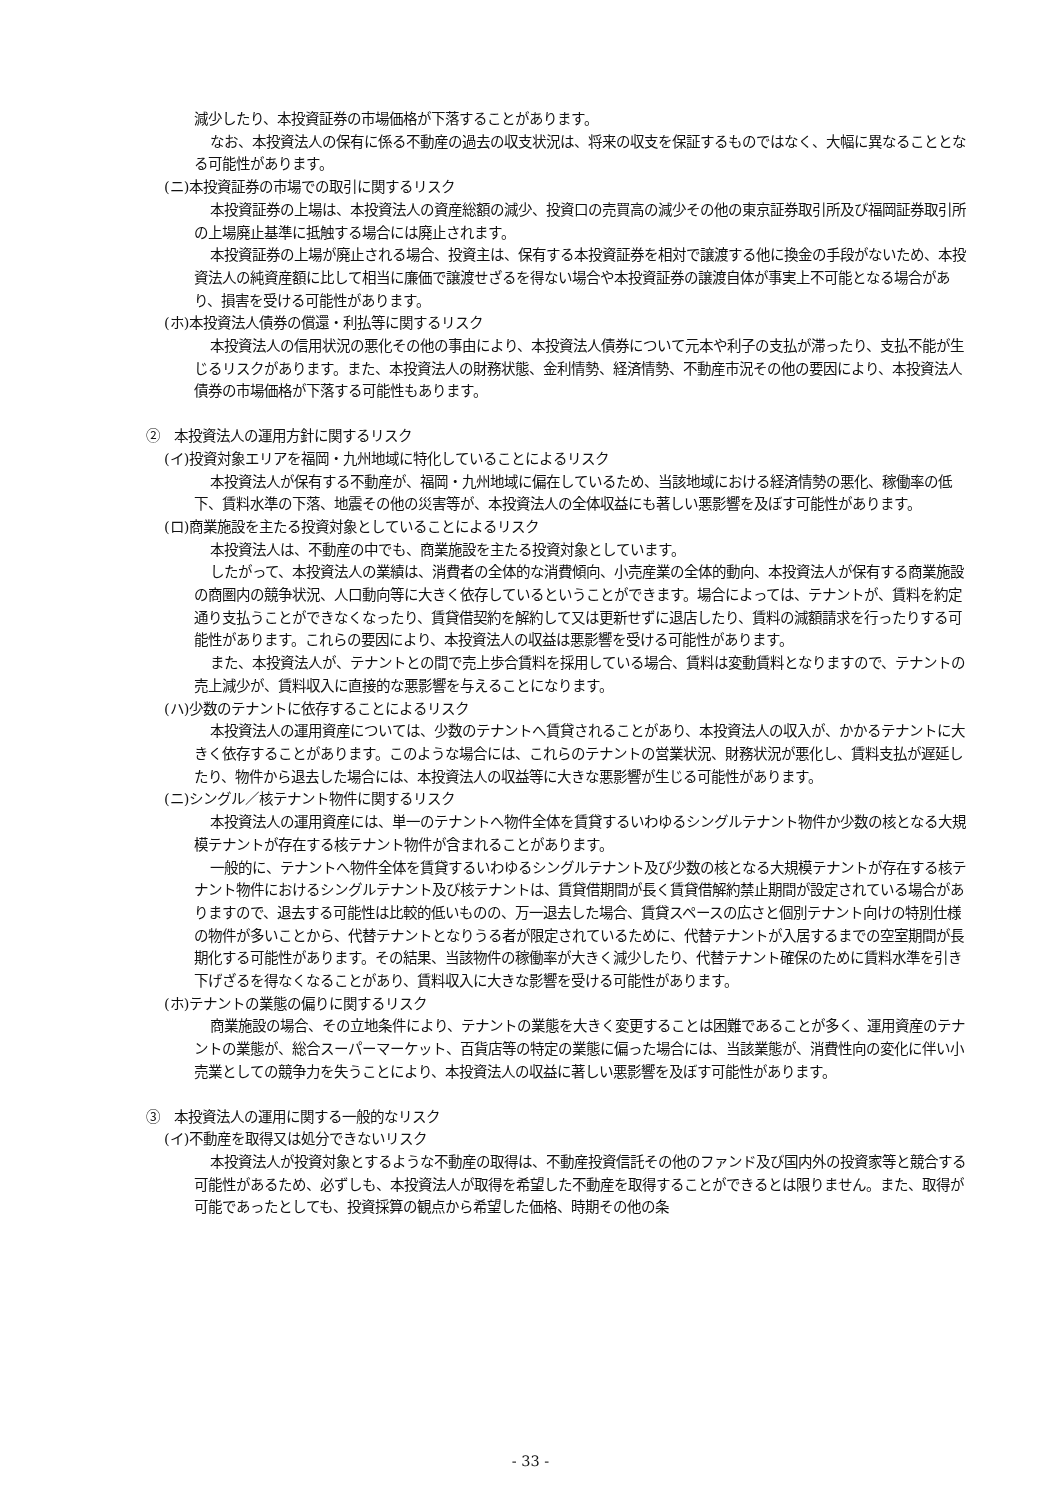減少したり、本投資証券の市場価格が下落することがあります。
なお、本投資法人の保有に係る不動産の過去の収支状況は、将来の収支を保証するものではなく、大幅に異なることとなる可能性があります。
(ニ)本投資証券の市場での取引に関するリスク
本投資証券の上場は、本投資法人の資産総額の減少、投資口の売買高の減少その他の東京証券取引所及び福岡証券取引所の上場廃止基準に抵触する場合には廃止されます。
本投資証券の上場が廃止される場合、投資主は、保有する本投資証券を相対で譲渡する他に換金の手段がないため、本投資法人の純資産額に比して相当に廉価で譲渡せざるを得ない場合や本投資証券の譲渡自体が事実上不可能となる場合があり、損害を受ける可能性があります。
(ホ)本投資法人債券の償還・利払等に関するリスク
本投資法人の信用状況の悪化その他の事由により、本投資法人債券について元本や利子の支払が滞ったり、支払不能が生じるリスクがあります。また、本投資法人の財務状態、金利情勢、経済情勢、不動産市況その他の要因により、本投資法人債券の市場価格が下落する可能性もあります。
②　本投資法人の運用方針に関するリスク
(イ)投資対象エリアを福岡・九州地域に特化していることによるリスク
本投資法人が保有する不動産が、福岡・九州地域に偏在しているため、当該地域における経済情勢の悪化、稼働率の低下、賃料水準の下落、地震その他の災害等が、本投資法人の全体収益にも著しい悪影響を及ぼす可能性があります。
(ロ)商業施設を主たる投資対象としていることによるリスク
本投資法人は、不動産の中でも、商業施設を主たる投資対象としています。
したがって、本投資法人の業績は、消費者の全体的な消費傾向、小売産業の全体的動向、本投資法人が保有する商業施設の商圏内の競争状況、人口動向等に大きく依存しているということができます。場合によっては、テナントが、賃料を約定通り支払うことができなくなったり、賃貸借契約を解約して又は更新せずに退店したり、賃料の減額請求を行ったりする可能性があります。これらの要因により、本投資法人の収益は悪影響を受ける可能性があります。
また、本投資法人が、テナントとの間で売上歩合賃料を採用している場合、賃料は変動賃料となりますので、テナントの売上減少が、賃料収入に直接的な悪影響を与えることになります。
(ハ)少数のテナントに依存することによるリスク
本投資法人の運用資産については、少数のテナントへ賃貸されることがあり、本投資法人の収入が、かかるテナントに大きく依存することがあります。このような場合には、これらのテナントの営業状況、財務状況が悪化し、賃料支払が遅延したり、物件から退去した場合には、本投資法人の収益等に大きな悪影響が生じる可能性があります。
(ニ)シングル／核テナント物件に関するリスク
本投資法人の運用資産には、単一のテナントへ物件全体を賃貸するいわゆるシングルテナント物件か少数の核となる大規模テナントが存在する核テナント物件が含まれることがあります。
一般的に、テナントへ物件全体を賃貸するいわゆるシングルテナント及び少数の核となる大規模テナントが存在する核テナント物件におけるシングルテナント及び核テナントは、賃貸借期間が長く賃貸借解約禁止期間が設定されている場合がありますので、退去する可能性は比較的低いものの、万一退去した場合、賃貸スペースの広さと個別テナント向けの特別仕様の物件が多いことから、代替テナントとなりうる者が限定されているために、代替テナントが入居するまでの空室期間が長期化する可能性があります。その結果、当該物件の稼働率が大きく減少したり、代替テナント確保のために賃料水準を引き下げざるを得なくなることがあり、賃料収入に大きな影響を受ける可能性があります。
(ホ)テナントの業態の偏りに関するリスク
商業施設の場合、その立地条件により、テナントの業態を大きく変更することは困難であることが多く、運用資産のテナントの業態が、総合スーパーマーケット、百貨店等の特定の業態に偏った場合には、当該業態が、消費性向の変化に伴い小売業としての競争力を失うことにより、本投資法人の収益に著しい悪影響を及ぼす可能性があります。
③　本投資法人の運用に関する一般的なリスク
(イ)不動産を取得又は処分できないリスク
本投資法人が投資対象とするような不動産の取得は、不動産投資信託その他のファンド及び国内外の投資家等と競合する可能性があるため、必ずしも、本投資法人が取得を希望した不動産を取得することができるとは限りません。また、取得が可能であったとしても、投資採算の観点から希望した価格、時期その他の条
- 33 -